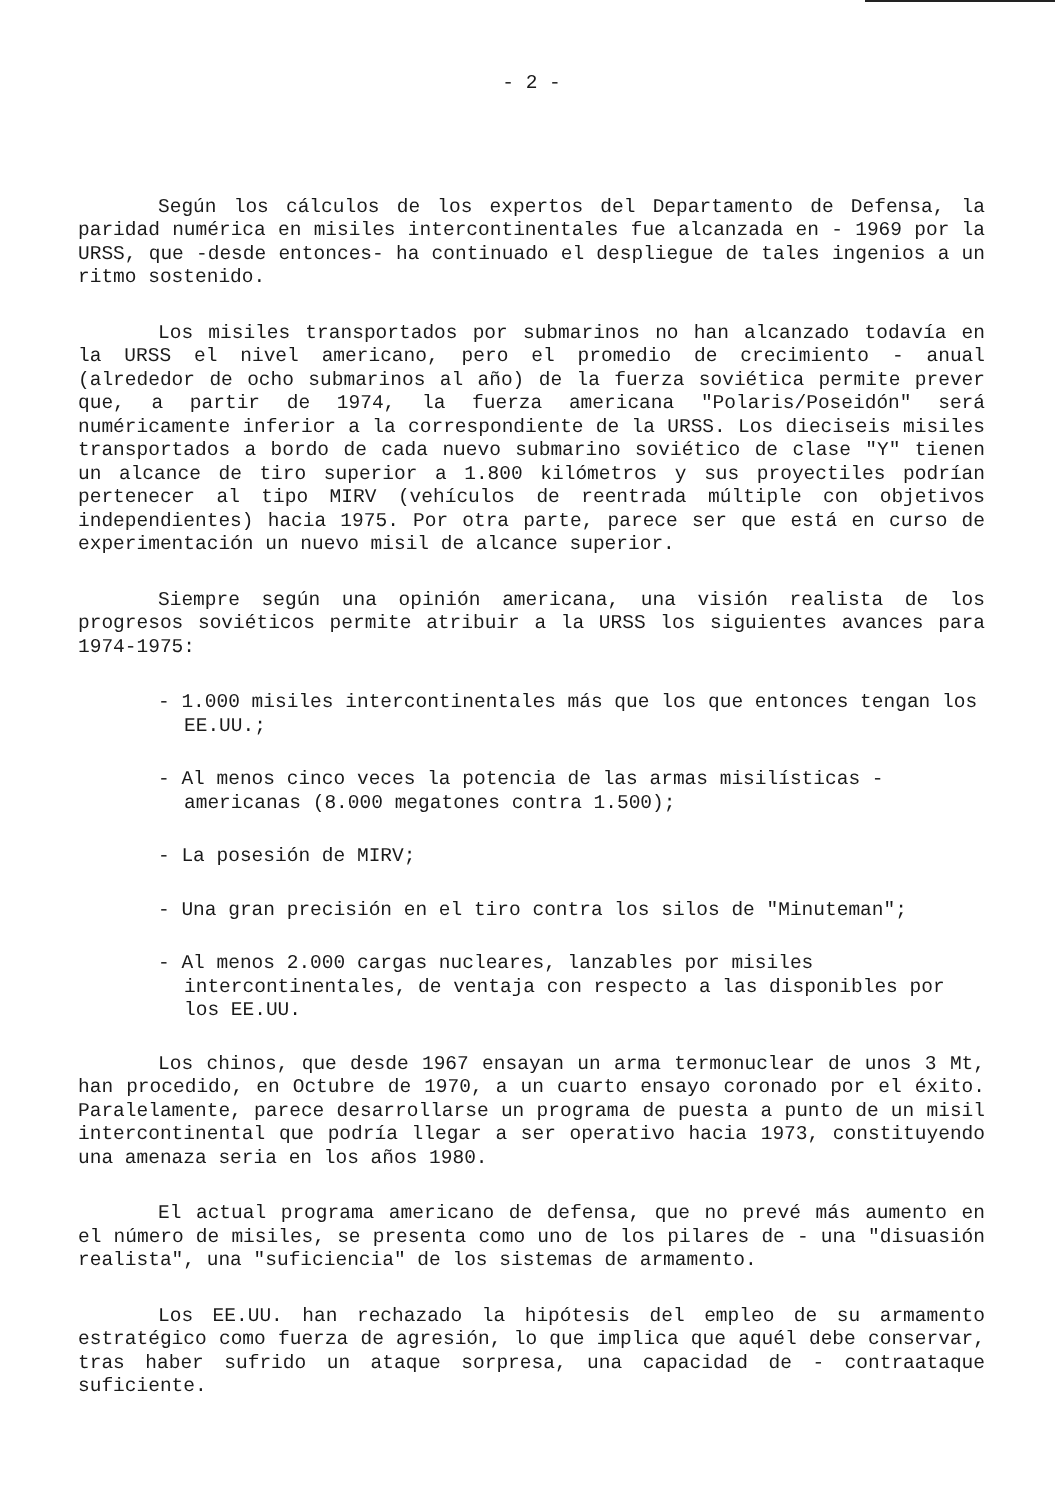- 2 -
Según los cálculos de los expertos del Departamento de Defensa, la paridad numérica en misiles intercontinentales fue alcanzada en - 1969 por la URSS, que -desde entonces- ha continuado el despliegue de tales ingenios a un ritmo sostenido.
Los misiles transportados por submarinos no han alcanzado todavía en la URSS el nivel americano, pero el promedio de crecimiento - anual (alrededor de ocho submarinos al año) de la fuerza soviética permite prever que, a partir de 1974, la fuerza americana "Polaris/Poseidón" será numéricamente inferior a la correspondiente de la URSS. Los dieciseis misiles transportados a bordo de cada nuevo submarino soviético de clase "Y" tienen un alcance de tiro superior a 1.800 kilómetros y sus proyectiles podrían pertenecer al tipo MIRV (vehículos de reentrada múltiple con objetivos independientes) hacia 1975. Por otra parte, parece ser que está en curso de experimentación un nuevo misil de alcance superior.
Siempre según una opinión americana, una visión realista de los progresos soviéticos permite atribuir a la URSS los siguientes avances para 1974-1975:
- 1.000 misiles intercontinentales más que los que entonces tengan los EE.UU.;
- Al menos cinco veces la potencia de las armas misilísticas - americanas (8.000 megatones contra 1.500);
- La posesión de MIRV;
- Una gran precisión en el tiro contra los silos de "Minuteman";
- Al menos 2.000 cargas nucleares, lanzables por misiles intercontinentales, de ventaja con respecto a las disponibles por los EE.UU.
Los chinos, que desde 1967 ensayan un arma termonuclear de unos 3 Mt, han procedido, en Octubre de 1970, a un cuarto ensayo coronado por el éxito. Paralelamente, parece desarrollarse un programa de puesta a punto de un misil intercontinental que podría llegar a ser operativo hacia 1973, constituyendo una amenaza seria en los años 1980.
El actual programa americano de defensa, que no prevé más aumento en el número de misiles, se presenta como uno de los pilares de - una "disuasión realista", una "suficiencia" de los sistemas de armamento.
Los EE.UU. han rechazado la hipótesis del empleo de su armamento estratégico como fuerza de agresión, lo que implica que aquél debe conservar, tras haber sufrido un ataque sorpresa, una capacidad de - contraataque suficiente.